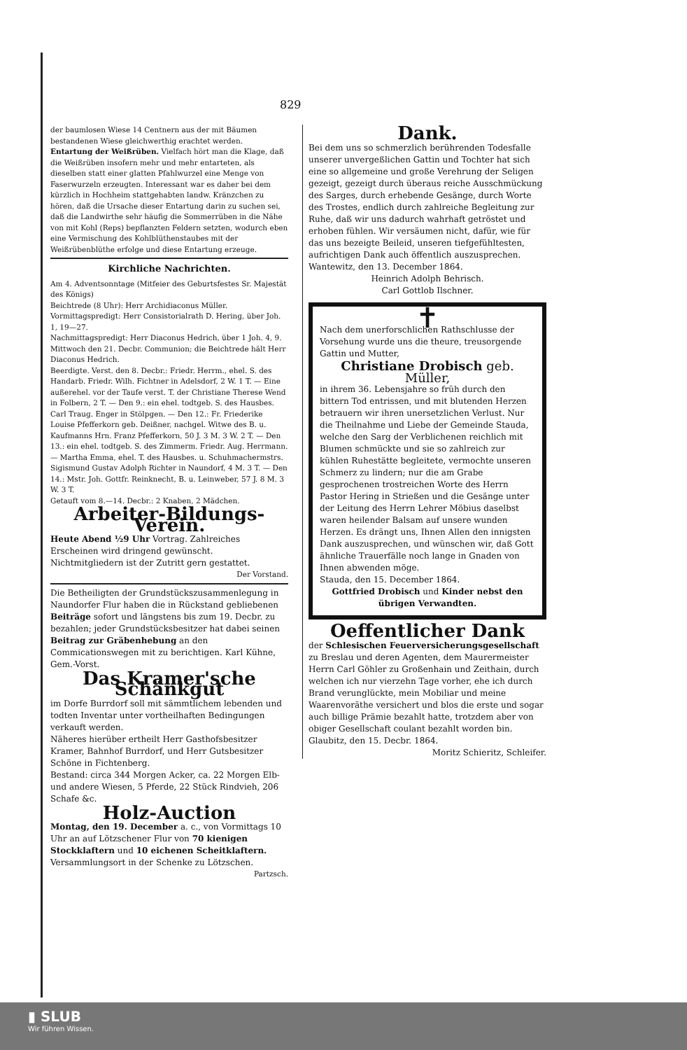829
der baumlosen Wiese 14 Centnern aus der mit Bäumen bestandenen Wiese gleichwerthig erachtet werden.
Entartung der Weißrüben. Vielfach hört man die Klage, daß die Weißrüben insofern mehr und mehr entarteten, als dieselben statt einer glatten Pfahlwurzel eine Menge von Faserwurzeln erzeugten. Interessant war es daher bei dem kürzlich in Hochheim stattgehabten landw. Kränzchen zu hören, daß die Ursache dieser Entartung darin zu suchen sei, daß die Landwirthe sehr häufig die Sommerrüben in die Nähe von mit Kohl (Reps) bepflanzten Feldern setzten, wodurch eben eine Vermischung des Kohlblüthenstaubes mit der Weißrübenblüthe erfolge und diese Entartung erzeuge.
Kirchliche Nachrichten.
Am 4. Adventsonntage (Mitfeier des Geburtsfestes Sr. Majestät des Königs)
Beichtrede (8 Uhr): Herr Archidiaconus Müller.
Vormittagspredigt: Herr Consistorialrath D. Hering, über Joh. 1, 19—27.
Nachmittagspredigt: Herr Diaconus Hedrich, über 1 Joh. 4, 9.
Mittwoch den 21. Decbr. Communion; die Beichtrede hält Herr Diaconus Hedrich.
Beerdigte. Verst. den 8. Decbr.: Friedr. Herrm., ehel. S. des Handarb. Friedr. Wilh. Fichtner in Adelsdorf, 2 W. 1 T. — Eine außerehel. vor der Taufe verst. T. der Christiane Therese Wend in Folbern, 2 T. — Den 9.: ein ehel. todtgeb. S. des Hausbes. Carl Traug. Enger in Stölpgen. — Den 12.: Fr. Friederike Louise Pfefferkorn geb. Deißner, nachgel. Witwe des B. u. Kaufmanns Hrn. Franz Pfefferkorn, 50 J. 3 M. 3 W. 2 T. — Den 13.: ein ehel. todtgeb. S. des Zimmerm. Friedr. Aug. Herrmann. — Martha Emma, ehel. T. des Hausbes. u. Schuhmachermstrs. Sigismund Gustav Adolph Richter in Naundorf, 4 M. 3 T. — Den 14.: Mstr. Joh. Gottfr. Reinknecht, B. u. Leinweber, 57 J. 8 M. 3 W. 3 T.
Getauft vom 8.—14. Decbr.: 2 Knaben, 2 Mädchen.
Arbeiter-Bildungs-Verein.
Heute Abend ½9 Uhr Vortrag. Zahlreiches Erscheinen wird dringend gewünscht. Nichtmitgliedern ist der Zutritt gern gestattet.
Der Vorstand.
Die Betheiligten der Grundstückszusammenlegung in Naundorfer Flur haben die in Rückstand gebliebenen Beiträge sofort und längstens bis zum 19. Decbr. zu bezahlen; jeder Grundstücksbesitzer hat dabei seinen Beitrag zur Gräbenhebung an den Commicationswegen mit zu berichtigen. Karl Kühne, Gem.-Vorst.
Das Kramer'sche Schänkgut
im Dorfe Burrdorf soll mit sämmtlichem lebenden und todten Inventar unter vortheilhaften Bedingungen verkauft werden.
Näheres hierüber ertheilt Herr Gasthofsbesitzer Kramer, Bahnhof Burrdorf, und Herr Gutsbesitzer Schöne in Fichtenberg.
Bestand: circa 344 Morgen Acker, ca. 22 Morgen Elb- und andere Wiesen, 5 Pferde, 22 Stück Rindvieh, 206 Schafe &c.
Holz-Auction
Montag, den 19. December a. c., von Vormittags 10 Uhr an auf Lötzschener Flur von 70 kienigen Stockklaftern und 10 eichenen Scheitklaftern.
Versammlungsort in der Schenke zu Lötzschen.
Partzsch.
Dank.
Bei dem uns so schmerzlich berührenden Todesfalle unserer unvergeßlichen Gattin und Tochter hat sich eine so allgemeine und große Verehrung der Seligen gezeigt, gezeigt durch überaus reiche Ausschmückung des Sarges, durch erhebende Gesänge, durch Worte des Trostes, endlich durch zahlreiche Begleitung zur Ruhe, daß wir uns dadurch wahrhaft getröstet und erhoben fühlen. Wir versäumen nicht, dafür, wie für das uns bezeigte Beileid, unseren tiefgefühltesten, aufrichtigen Dank auch öffentlich auszusprechen.
Wantewitz, den 13. December 1864.
Heinrich Adolph Behrisch.
Carl Gottlob Ilschner.
✝
Nach dem unerforschlichen Rathschlusse der Vorsehung wurde uns die theure, treusorgende Gattin und Mutter,
Christiane Drobisch geb. Müller,
in ihrem 36. Lebensjahre so früh durch den bittern Tod entrissen, und mit blutenden Herzen betrauern wir ihren unersetzlichen Verlust. Nur die Theilnahme und Liebe der Gemeinde Stauda, welche den Sarg der Verblichenen reichlich mit Blumen schmückte und sie so zahlreich zur kühlen Ruhestätte begleitete, vermochte unseren Schmerz zu lindern; nur die am Grabe gesprochenen trostreichen Worte des Herrn Pastor Hering in Strießen und die Gesänge unter der Leitung des Herrn Lehrer Möbius daselbst waren heilender Balsam auf unsere wunden Herzen. Es drängt uns, Ihnen Allen den innigsten Dank auszusprechen, und wünschen wir, daß Gott ähnliche Trauerfälle noch lange in Gnaden von Ihnen abwenden möge.
Stauda, den 15. December 1864.
Gottfried Drobisch und Kinder nebst den übrigen Verwandten.
Oeffentlicher Dank
der Schlesischen Feuerversicherungsgesellschaft zu Breslau und deren Agenten, dem Maurermeister Herrn Carl Göhler zu Großenhain und Zeithain, durch welchen ich nur vierzehn Tage vorher, ehe ich durch Brand verunglückte, mein Mobiliar und meine Waarenvoräthe versichert und blos die erste und sogar auch billige Prämie bezahlt hatte, trotzdem aber von obiger Gesellschaft coulant bezahlt worden bin.
Glaubitz, den 15. Decbr. 1864.
Moritz Schieritz, Schleifer.
▮ SLUB
Wir führen Wissen.